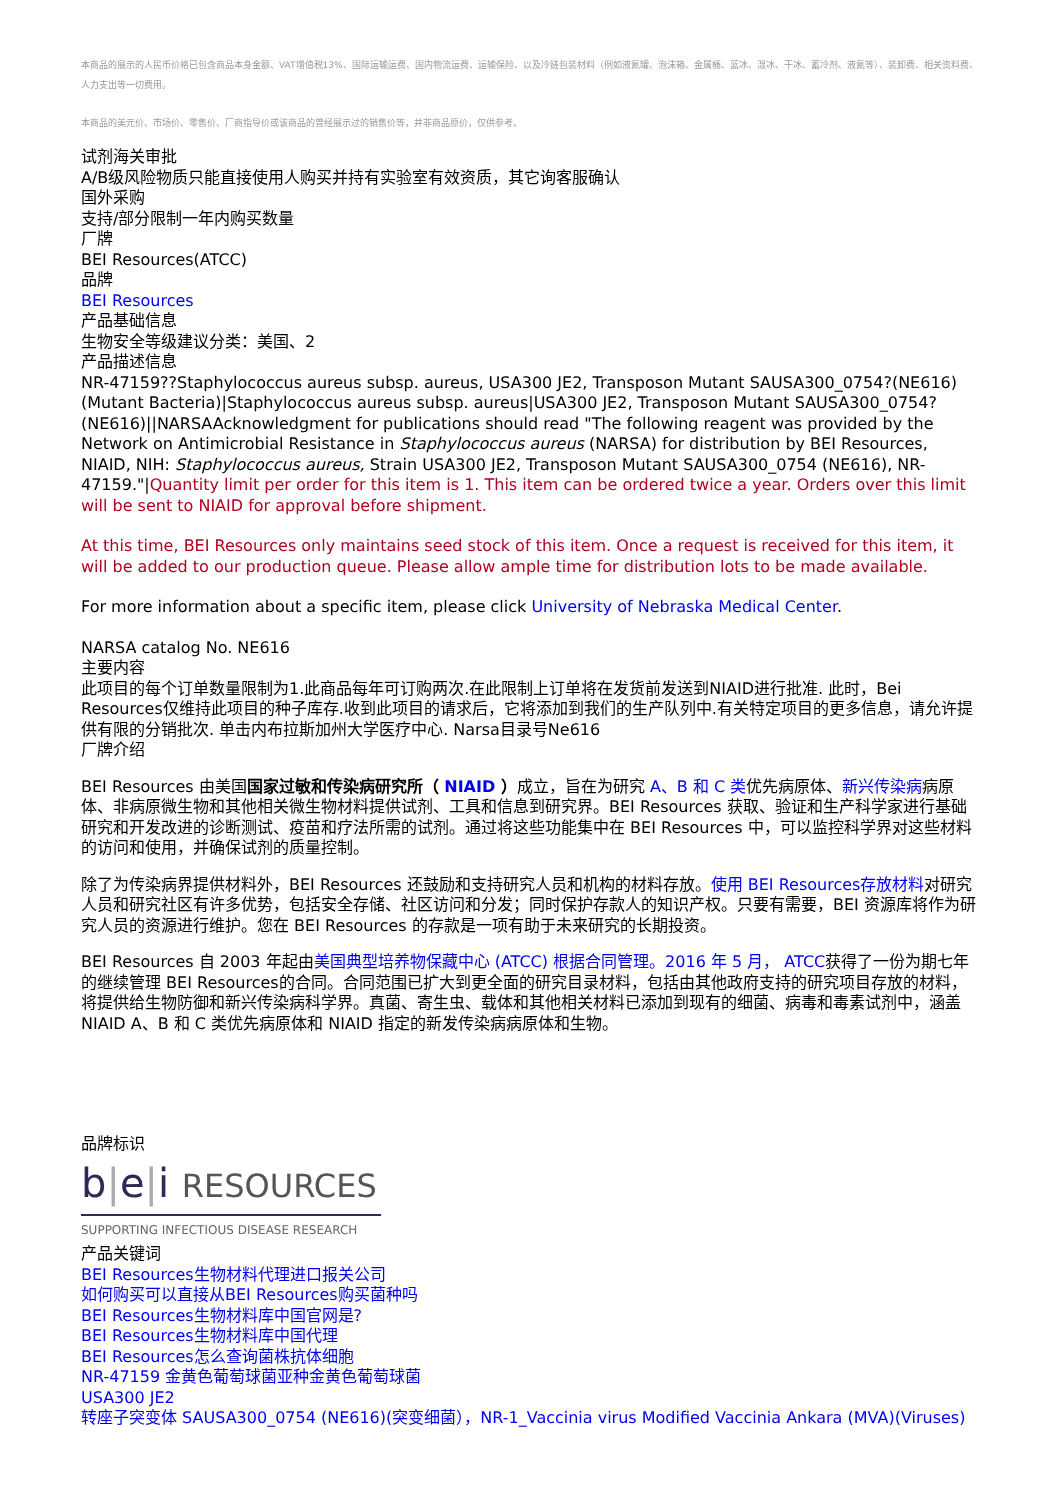本商品的展示的人民币价格已包含商品本身金额、VAT增值税13%、国际运输运费、国内物流运费、运输保险、以及冷链包装材料（例如液氮罐、泡沫箱、金属桶、蓝冰、湿冰、干冰、蓄冷剂、液氮等）、装卸费、相关资料费、人力支出等一切费用。
本商品的美元价、市场价、零售价、厂商指导价或该商品的曾经展示过的销售价等，并非商品原价，仅供参考。
试剂海关审批
A/B级风险物质只能直接使用人购买并持有实验室有效资质，其它询客服确认
国外采购
支持/部分限制一年内购买数量
厂牌
BEI Resources(ATCC)
品牌
BEI Resources
产品基础信息
生物安全等级建议分类：美国、2
产品描述信息
NR-47159??Staphylococcus aureus subsp. aureus, USA300 JE2, Transposon Mutant SAUSA300_0754?(NE616)(Mutant Bacteria)|Staphylococcus aureus subsp. aureus|USA300 JE2, Transposon Mutant SAUSA300_0754?(NE616)||NARSAAcknowledgment for publications should read "The following reagent was provided by the Network on Antimicrobial Resistance in Staphylococcus aureus (NARSA) for distribution by BEI Resources, NIAID, NIH: Staphylococcus aureus, Strain USA300 JE2, Transposon Mutant SAUSA300_0754 (NE616), NR-47159."|Quantity limit per order for this item is 1. This item can be ordered twice a year. Orders over this limit will be sent to NIAID for approval before shipment.
At this time, BEI Resources only maintains seed stock of this item. Once a request is received for this item, it will be added to our production queue. Please allow ample time for distribution lots to be made available.
For more information about a specific item, please click University of Nebraska Medical Center.
NARSA catalog No. NE616
主要内容
此项目的每个订单数量限制为1.此商品每年可订购两次.在此限制上订单将在发货前发送到NIAID进行批准. 此时，Bei Resources仅维持此项目的种子库存.收到此项目的请求后，它将添加到我们的生产队列中.有关特定项目的更多信息，请允许提供有限的分销批次. 单击内布拉斯加州大学医疗中心. Narsa目录号Ne616
厂牌介绍
BEI Resources 由美国国家过敏和传染病研究所（ NIAID ）成立，旨在为研究 A、B 和 C 类优先病原体、新兴传染病病原体、非病原微生物和其他相关微生物材料提供试剂、工具和信息到研究界。BEI Resources 获取、验证和生产科学家进行基础研究和开发改进的诊断测试、疫苗和疗法所需的试剂。通过将这些功能集中在 BEI Resources 中，可以监控科学界对这些材料的访问和使用，并确保试剂的质量控制。
除了为传染病界提供材料外，BEI Resources 还鼓励和支持研究人员和机构的材料存放。使用 BEI Resources存放材料对研究人员和研究社区有许多优势，包括安全存储、社区访问和分发；同时保护存款人的知识产权。只要有需要，BEI 资源库将作为研究人员的资源进行维护。您在 BEI Resources 的存款是一项有助于未来研究的长期投资。
BEI Resources 自 2003 年起由美国典型培养物保藏中心 (ATCC) 根据合同管理。2016 年 5 月， ATCC获得了一份为期七年的继续管理 BEI Resources的合同。合同范围已扩大到更全面的研究目录材料，包括由其他政府支持的研究项目存放的材料，将提供给生物防御和新兴传染病科学界。真菌、寄生虫、载体和其他相关材料已添加到现有的细菌、病毒和毒素试剂中，涵盖 NIAID A、B 和 C 类优先病原体和 NIAID 指定的新发传染病病原体和生物。
品牌标识
b|e|i RESOURCES
SUPPORTING INFECTIOUS DISEASE RESEARCH
产品关键词
BEI Resources生物材料代理进口报关公司
如何购买可以直接从BEI Resources购买菌种吗
BEI Resources生物材料库中国官网是?
BEI Resources生物材料库中国代理
BEI Resources怎么查询菌株抗体细胞
NR-47159 金黄色葡萄球菌亚种金黄色葡萄球菌
USA300 JE2
转座子突变体 SAUSA300_0754 (NE616)(突变细菌），NR-1_Vaccinia virus Modified Vaccinia Ankara (MVA)(Viruses)